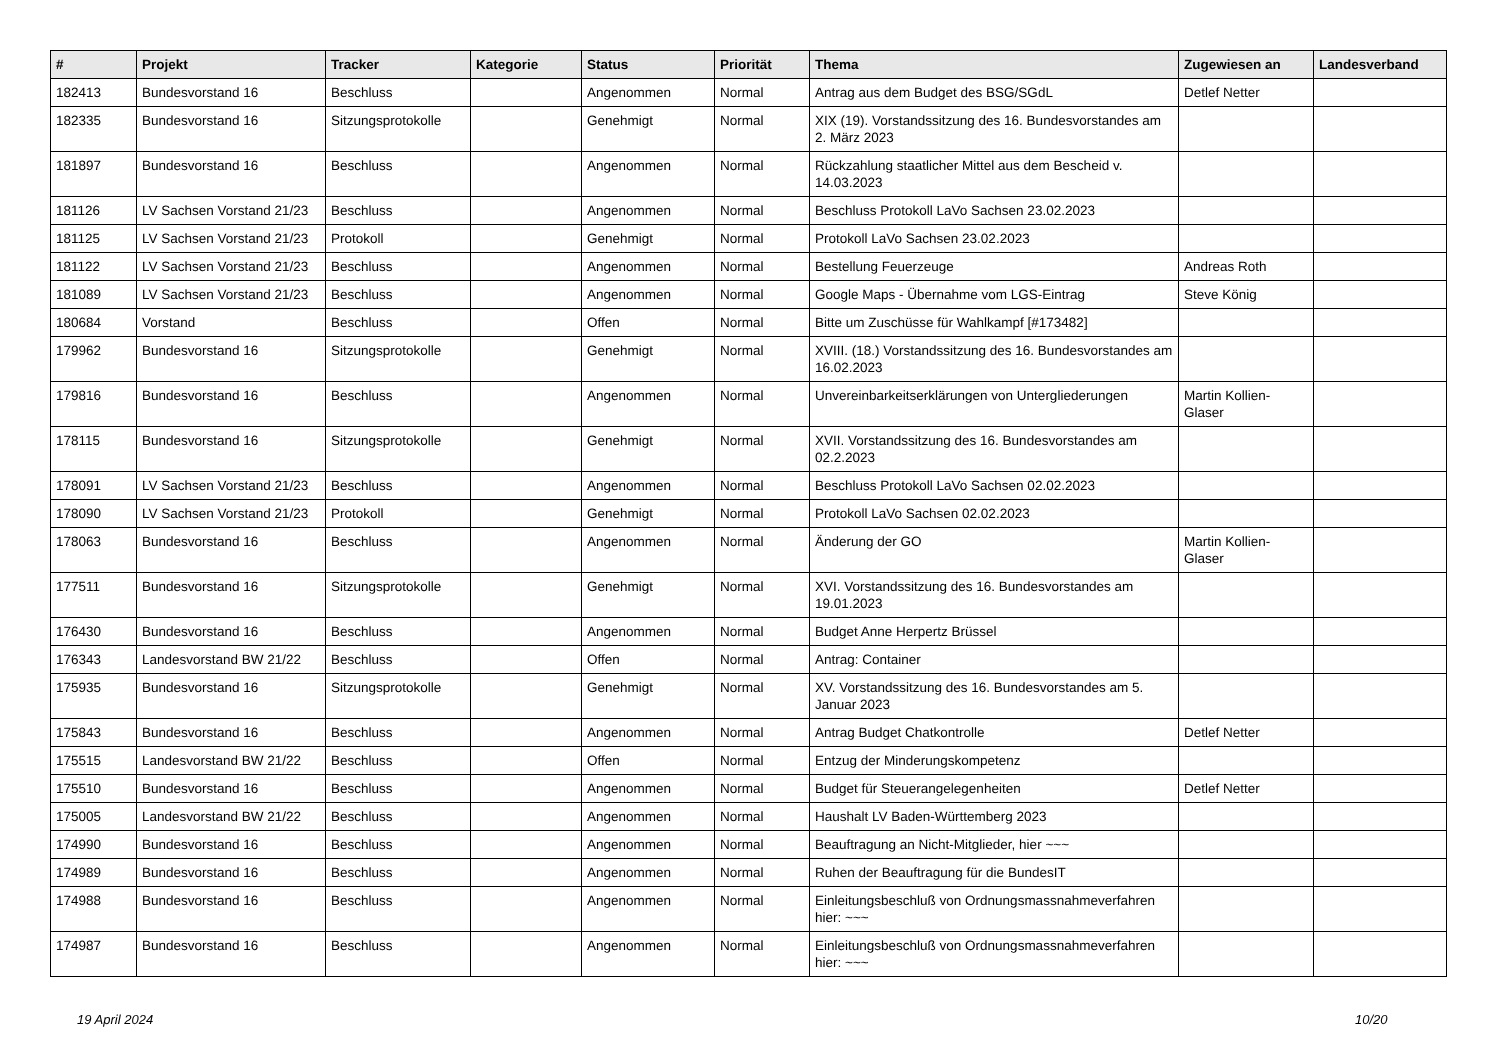| # | Projekt | Tracker | Kategorie | Status | Priorität | Thema | Zugewiesen an | Landesverband |
| --- | --- | --- | --- | --- | --- | --- | --- | --- |
| 182413 | Bundesvorstand 16 | Beschluss | | Angenommen | Normal | Antrag aus dem Budget des BSG/SGdL | Detlef Netter | |
| 182335 | Bundesvorstand 16 | Sitzungsprotokolle | | Genehmigt | Normal | XIX (19). Vorstandssitzung des 16. Bundesvorstandes am 2. März 2023 | | |
| 181897 | Bundesvorstand 16 | Beschluss | | Angenommen | Normal | Rückzahlung staatlicher Mittel aus dem Bescheid v. 14.03.2023 | | |
| 181126 | LV Sachsen Vorstand 21/23 | Beschluss | | Angenommen | Normal | Beschluss Protokoll LaVo Sachsen 23.02.2023 | | |
| 181125 | LV Sachsen Vorstand 21/23 | Protokoll | | Genehmigt | Normal | Protokoll LaVo Sachsen 23.02.2023 | | |
| 181122 | LV Sachsen Vorstand 21/23 | Beschluss | | Angenommen | Normal | Bestellung Feuerzeuge | Andreas Roth | |
| 181089 | LV Sachsen Vorstand 21/23 | Beschluss | | Angenommen | Normal | Google Maps - Übernahme vom LGS-Eintrag | Steve König | |
| 180684 | Vorstand | Beschluss | | Offen | Normal | Bitte um Zuschüsse für Wahlkampf [#173482] | | |
| 179962 | Bundesvorstand 16 | Sitzungsprotokolle | | Genehmigt | Normal | XVIII. (18.) Vorstandssitzung des 16. Bundesvorstandes am 16.02.2023 | | |
| 179816 | Bundesvorstand 16 | Beschluss | | Angenommen | Normal | Unvereinbarkeitserklärungen von Untergliederungen | Martin Kollien-Glaser | |
| 178115 | Bundesvorstand 16 | Sitzungsprotokolle | | Genehmigt | Normal | XVII. Vorstandssitzung des 16. Bundesvorstandes am 02.2.2023 | | |
| 178091 | LV Sachsen Vorstand 21/23 | Beschluss | | Angenommen | Normal | Beschluss Protokoll LaVo Sachsen 02.02.2023 | | |
| 178090 | LV Sachsen Vorstand 21/23 | Protokoll | | Genehmigt | Normal | Protokoll LaVo Sachsen 02.02.2023 | | |
| 178063 | Bundesvorstand 16 | Beschluss | | Angenommen | Normal | Änderung der GO | Martin Kollien-Glaser | |
| 177511 | Bundesvorstand 16 | Sitzungsprotokolle | | Genehmigt | Normal | XVI. Vorstandssitzung des 16. Bundesvorstandes am 19.01.2023 | | |
| 176430 | Bundesvorstand 16 | Beschluss | | Angenommen | Normal | Budget Anne Herpertz Brüssel | | |
| 176343 | Landesvorstand BW 21/22 | Beschluss | | Offen | Normal | Antrag: Container | | |
| 175935 | Bundesvorstand 16 | Sitzungsprotokolle | | Genehmigt | Normal | XV. Vorstandssitzung des 16. Bundesvorstandes am 5. Januar 2023 | | |
| 175843 | Bundesvorstand 16 | Beschluss | | Angenommen | Normal | Antrag Budget Chatkontrolle | Detlef Netter | |
| 175515 | Landesvorstand BW 21/22 | Beschluss | | Offen | Normal | Entzug der Minderungskompetenz | | |
| 175510 | Bundesvorstand 16 | Beschluss | | Angenommen | Normal | Budget für Steuerangelegenheiten | Detlef Netter | |
| 175005 | Landesvorstand BW 21/22 | Beschluss | | Angenommen | Normal | Haushalt LV Baden-Württemberg 2023 | | |
| 174990 | Bundesvorstand 16 | Beschluss | | Angenommen | Normal | Beauftragung an Nicht-Mitglieder, hier ~~~ | | |
| 174989 | Bundesvorstand 16 | Beschluss | | Angenommen | Normal | Ruhen der Beauftragung für die BundesIT | | |
| 174988 | Bundesvorstand 16 | Beschluss | | Angenommen | Normal | Einleitungsbeschluß von Ordnungsmassnahmeverfahren hier: ~~~ | | |
| 174987 | Bundesvorstand 16 | Beschluss | | Angenommen | Normal | Einleitungsbeschluß von Ordnungsmassnahmeverfahren hier: ~~~ | | |
19 April 2024 10/20